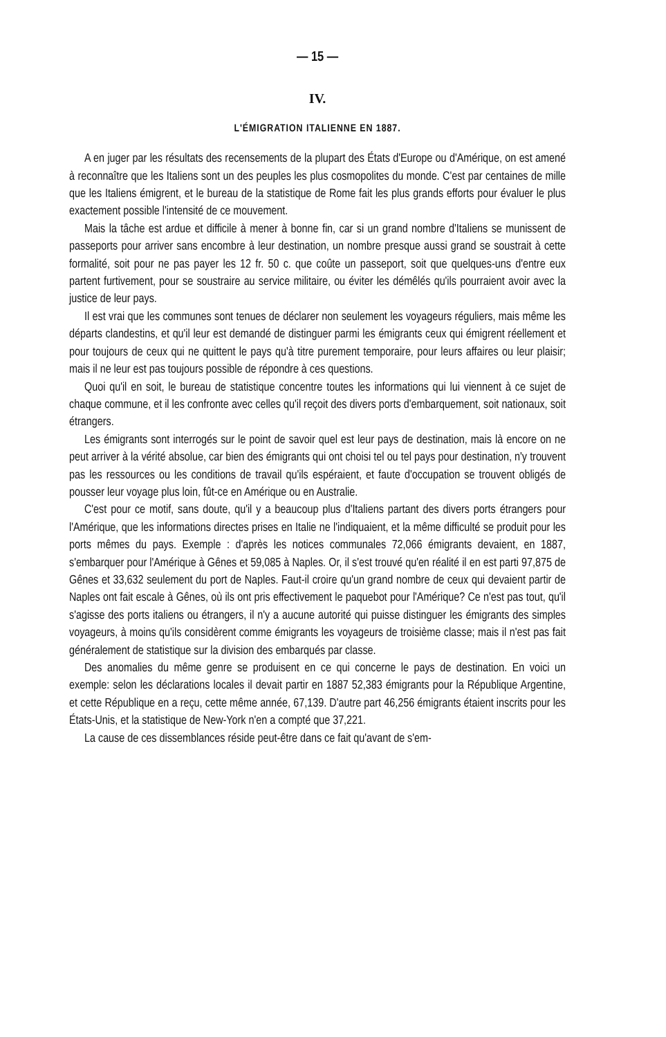— 15 —
IV.
L'ÉMIGRATION ITALIENNE EN 1887.
A en juger par les résultats des recensements de la plupart des États d'Europe ou d'Amérique, on est amené à reconnaître que les Italiens sont un des peuples les plus cosmopolites du monde. C'est par centaines de mille que les Italiens émigrent, et le bureau de la statistique de Rome fait les plus grands efforts pour évaluer le plus exactement possible l'intensité de ce mouvement.
Mais la tâche est ardue et difficile à mener à bonne fin, car si un grand nombre d'Italiens se munissent de passeports pour arriver sans encombre à leur destination, un nombre presque aussi grand se soustrait à cette formalité, soit pour ne pas payer les 12 fr. 50 c. que coûte un passeport, soit que quelques-uns d'entre eux partent furtivement, pour se soustraire au service militaire, ou éviter les démêlés qu'ils pourraient avoir avec la justice de leur pays.
Il est vrai que les communes sont tenues de déclarer non seulement les voyageurs réguliers, mais même les départs clandestins, et qu'il leur est demandé de distinguer parmi les émigrants ceux qui émigrent réellement et pour toujours de ceux qui ne quittent le pays qu'à titre purement temporaire, pour leurs affaires ou leur plaisir; mais il ne leur est pas toujours possible de répondre à ces questions.
Quoi qu'il en soit, le bureau de statistique concentre toutes les informations qui lui viennent à ce sujet de chaque commune, et il les confronte avec celles qu'il reçoit des divers ports d'embarquement, soit nationaux, soit étrangers.
Les émigrants sont interrogés sur le point de savoir quel est leur pays de destination, mais là encore on ne peut arriver à la vérité absolue, car bien des émigrants qui ont choisi tel ou tel pays pour destination, n'y trouvent pas les ressources ou les conditions de travail qu'ils espéraient, et faute d'occupation se trouvent obligés de pousser leur voyage plus loin, fût-ce en Amérique ou en Australie.
C'est pour ce motif, sans doute, qu'il y a beaucoup plus d'Italiens partant des divers ports étrangers pour l'Amérique, que les informations directes prises en Italie ne l'indiquaient, et la même difficulté se produit pour les ports mêmes du pays. Exemple : d'après les notices communales 72,066 émigrants devaient, en 1887, s'embarquer pour l'Amérique à Gênes et 59,085 à Naples. Or, il s'est trouvé qu'en réalité il en est parti 97,875 de Gênes et 33,632 seulement du port de Naples. Faut-il croire qu'un grand nombre de ceux qui devaient partir de Naples ont fait escale à Gênes, où ils ont pris effectivement le paquebot pour l'Amérique? Ce n'est pas tout, qu'il s'agisse des ports italiens ou étrangers, il n'y a aucune autorité qui puisse distinguer les émigrants des simples voyageurs, à moins qu'ils considèrent comme émigrants les voyageurs de troisième classe; mais il n'est pas fait généralement de statistique sur la division des embarqués par classe.
Des anomalies du même genre se produisent en ce qui concerne le pays de destination. En voici un exemple: selon les déclarations locales il devait partir en 1887 52,383 émigrants pour la République Argentine, et cette République en a reçu, cette même année, 67,139. D'autre part 46,256 émigrants étaient inscrits pour les États-Unis, et la statistique de New-York n'en a compté que 37,221.
La cause de ces dissemblances réside peut-être dans ce fait qu'avant de s'em-